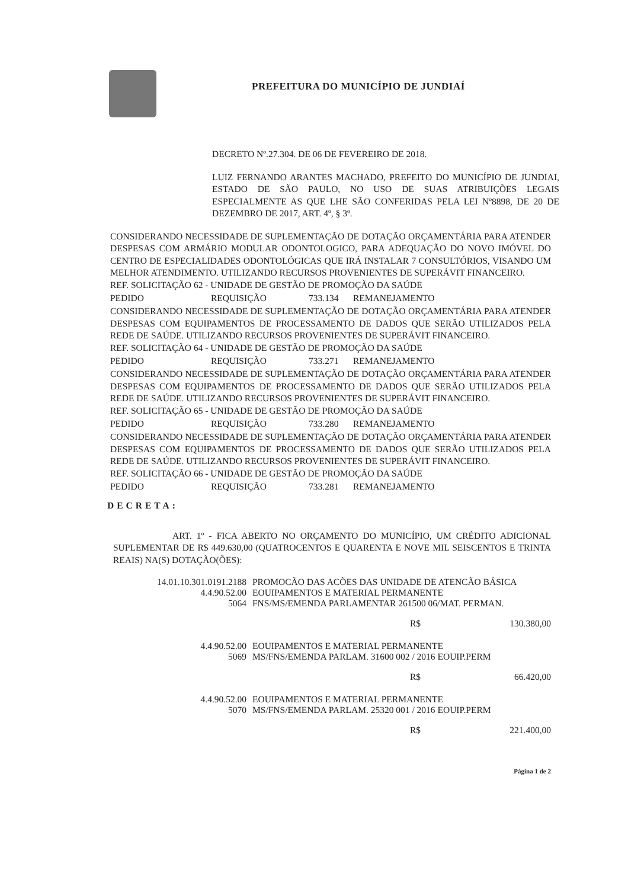PREFEITURA DO MUNICÍPIO DE JUNDIAÍ
DECRETO Nº.27.304. DE 06 DE FEVEREIRO DE 2018.
LUIZ FERNANDO ARANTES MACHADO, PREFEITO DO MUNICÍPIO DE JUNDIAI, ESTADO DE SÃO PAULO, NO USO DE SUAS ATRIBUIÇÕES LEGAIS ESPECIALMENTE AS QUE LHE SÃO CONFERIDAS PELA LEI Nº8898, DE 20 DE DEZEMBRO DE 2017, ART. 4º, § 3º.
CONSIDERANDO NECESSIDADE DE SUPLEMENTAÇÃO DE DOTAÇÃO ORÇAMENTÁRIA PARA ATENDER DESPESAS COM ARMÁRIO MODULAR ODONTOLOGICO, PARA ADEQUAÇÃO DO NOVO IMÓVEL DO CENTRO DE ESPECIALIDADES ODONTOLÓGICAS QUE IRÁ INSTALAR 7 CONSULTÓRIOS, VISANDO UM MELHOR ATENDIMENTO. UTILIZANDO RECURSOS PROVENIENTES DE SUPERÁVIT FINANCEIRO.
REF. SOLICITAÇÃO 62 - UNIDADE DE GESTÃO DE PROMOÇÃO DA SAÚDE
PEDIDO REQUISIÇÃO 733.134 REMANEJAMENTO
CONSIDERANDO NECESSIDADE DE SUPLEMENTAÇÃO DE DOTAÇÃO ORÇAMENTÁRIA PARA ATENDER DESPESAS COM EQUIPAMENTOS DE PROCESSAMENTO DE DADOS QUE SERÃO UTILIZADOS PELA REDE DE SAÚDE. UTILIZANDO RECURSOS PROVENIENTES DE SUPERÁVIT FINANCEIRO.
REF. SOLICITAÇÃO 64 - UNIDADE DE GESTÃO DE PROMOÇÃO DA SAÚDE
PEDIDO REQUISIÇÃO 733.271 REMANEJAMENTO
CONSIDERANDO NECESSIDADE DE SUPLEMENTAÇÃO DE DOTAÇÃO ORÇAMENTÁRIA PARA ATENDER DESPESAS COM EQUIPAMENTOS DE PROCESSAMENTO DE DADOS QUE SERÃO UTILIZADOS PELA REDE DE SAÚDE. UTILIZANDO RECURSOS PROVENIENTES DE SUPERÁVIT FINANCEIRO.
REF. SOLICITAÇÃO 65 - UNIDADE DE GESTÃO DE PROMOÇÃO DA SAÚDE
PEDIDO REQUISIÇÃO 733.280 REMANEJAMENTO
CONSIDERANDO NECESSIDADE DE SUPLEMENTAÇÃO DE DOTAÇÃO ORÇAMENTÁRIA PARA ATENDER DESPESAS COM EQUIPAMENTOS DE PROCESSAMENTO DE DADOS QUE SERÃO UTILIZADOS PELA REDE DE SAÚDE. UTILIZANDO RECURSOS PROVENIENTES DE SUPERÁVIT FINANCEIRO.
REF. SOLICITAÇÃO 66 - UNIDADE DE GESTÃO DE PROMOÇÃO DA SAÚDE
PEDIDO REQUISIÇÃO 733.281 REMANEJAMENTO
DECRETA:
ART. 1º - FICA ABERTO NO ORÇAMENTO DO MUNICÍPIO, UM CRÉDITO ADICIONAL SUPLEMENTAR DE R$ 449.630,00 (QUATROCENTOS E QUARENTA E NOVE MIL SEISCENTOS E TRINTA REAIS) NA(S) DOTAÇÃO(ÕES):
14.01.10.301.0191.2188 PROMOCÃO DAS ACÕES DAS UNIDADE DE ATENCÃO BÁSICA
4.4.90.52.00 EOUIPAMENTOS E MATERIAL PERMANENTE
5064 FNS/MS/EMENDA PARLAMENTAR 261500 06/MAT. PERMAN.
R$ 130.380,00
4.4.90.52.00 EOUIPAMENTOS E MATERIAL PERMANENTE
5069 MS/FNS/EMENDA PARLAM. 31600 002 / 2016 EOUIP.PERM
R$ 66.420,00
4.4.90.52.00 EOUIPAMENTOS E MATERIAL PERMANENTE
5070 MS/FNS/EMENDA PARLAM. 25320 001 / 2016 EOUIP.PERM
R$ 221.400,00
Página 1 de 2